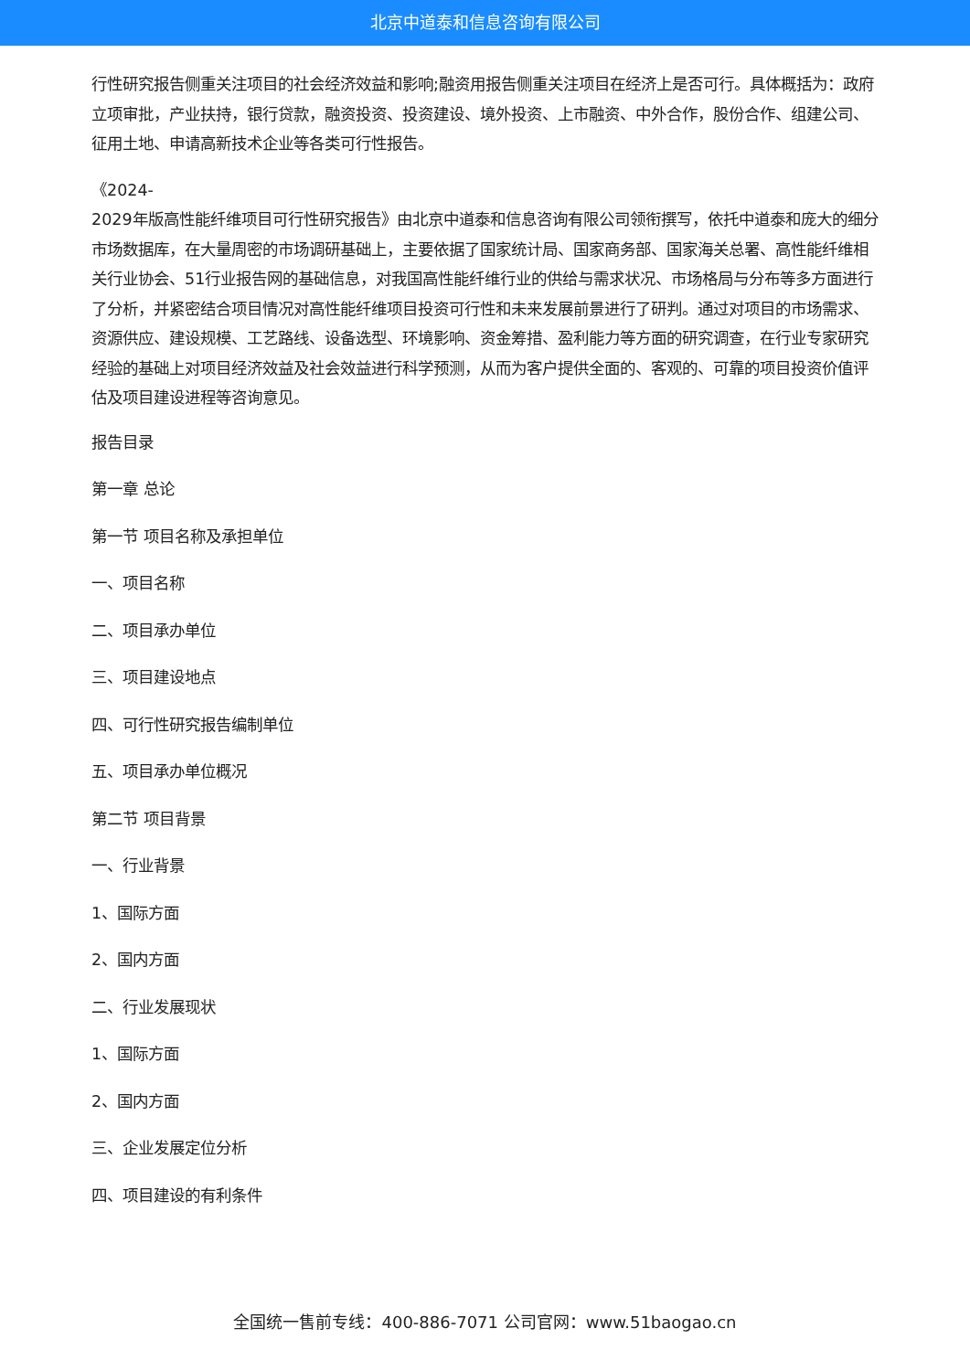北京中道泰和信息咨询有限公司
行性研究报告侧重关注项目的社会经济效益和影响;融资用报告侧重关注项目在经济上是否可行。具体概括为：政府立项审批，产业扶持，银行贷款，融资投资、投资建设、境外投资、上市融资、中外合作，股份合作、组建公司、征用土地、申请高新技术企业等各类可行性报告。
《2024-
2029年版高性能纤维项目可行性研究报告》由北京中道泰和信息咨询有限公司领衔撰写，依托中道泰和庞大的细分市场数据库，在大量周密的市场调研基础上，主要依据了国家统计局、国家商务部、国家海关总署、高性能纤维相关行业协会、51行业报告网的基础信息，对我国高性能纤维行业的供给与需求状况、市场格局与分布等多方面进行了分析，并紧密结合项目情况对高性能纤维项目投资可行性和未来发展前景进行了研判。通过对项目的市场需求、资源供应、建设规模、工艺路线、设备选型、环境影响、资金筹措、盈利能力等方面的研究调查，在行业专家研究经验的基础上对项目经济效益及社会效益进行科学预测，从而为客户提供全面的、客观的、可靠的项目投资价值评估及项目建设进程等咨询意见。
报告目录
第一章 总论
第一节 项目名称及承担单位
一、项目名称
二、项目承办单位
三、项目建设地点
四、可行性研究报告编制单位
五、项目承办单位概况
第二节 项目背景
一、行业背景
1、国际方面
2、国内方面
二、行业发展现状
1、国际方面
2、国内方面
三、企业发展定位分析
四、项目建设的有利条件
全国统一售前专线：400-886-7071 公司官网：www.51baogao.cn